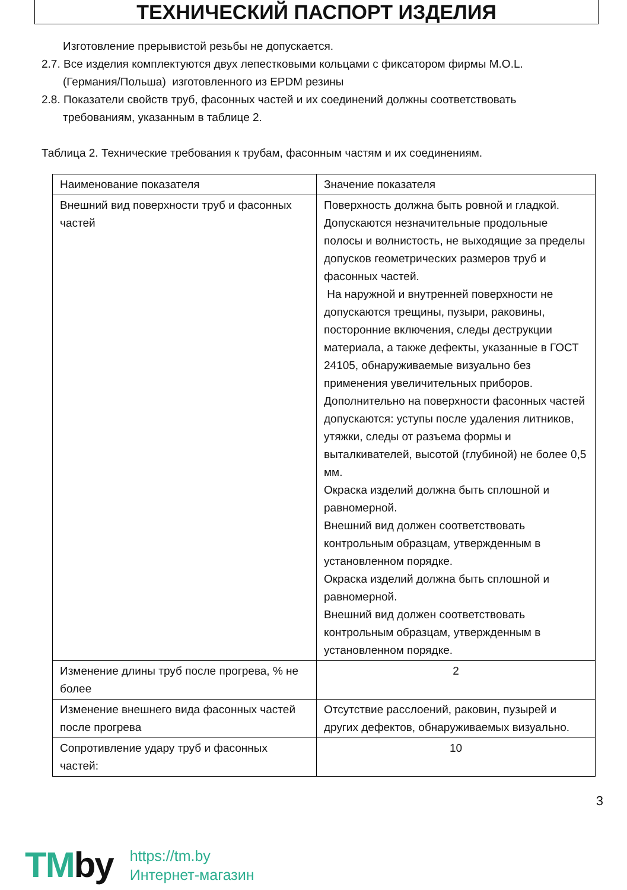ТЕХНИЧЕСКИЙ ПАСПОРТ ИЗДЕЛИЯ
Изготовление прерывистой резьбы не допускается.
2.7. Все изделия комплектуются двух лепестковыми кольцами с фиксатором фирмы M.O.L.
(Германия/Польша) изготовленного из EPDM резины
2.8. Показатели свойств труб, фасонных частей и их соединений должны соответствовать
требованиям, указанным в таблице 2.
Таблица 2. Технические требования к трубам, фасонным частям и их соединениям.
| Наименование показателя | Значение показателя |
| Внешний вид поверхности труб и фасонных частей | Поверхность должна быть ровной и гладкой. Допускаются незначительные продольные полосы и волнистость, не выходящие за пределы допусков геометрических размеров труб и фасонных частей. На наружной и внутренней поверхности не допускаются трещины, пузыри, раковины, посторонние включения, следы деструкции материала, а также дефекты, указанные в ГОСТ 24105, обнаруживаемые визуально без применения увеличительных приборов. Дополнительно на поверхности фасонных частей допускаются: уступы после удаления литников, утяжки, следы от разъема формы и выталкивателей, высотой (глубиной) не более 0,5 мм. Окраска изделий должна быть сплошной и равномерной. Внешний вид должен соответствовать контрольным образцам, утвержденным в установленном порядке. Окраска изделий должна быть сплошной и равномерной. Внешний вид должен соответствовать контрольным образцам, утвержденным в установленном порядке. |
| Изменение длины труб после прогрева, % не более | 2 |
| Изменение внешнего вида фасонных частей после прогрева | Отсутствие расслоений, раковин, пузырей и других дефектов, обнаруживаемых визуально. |
| Сопротивление удару труб и фасонных частей: | 10 |
3
TMby
https://tm.by
Интернет-магазин